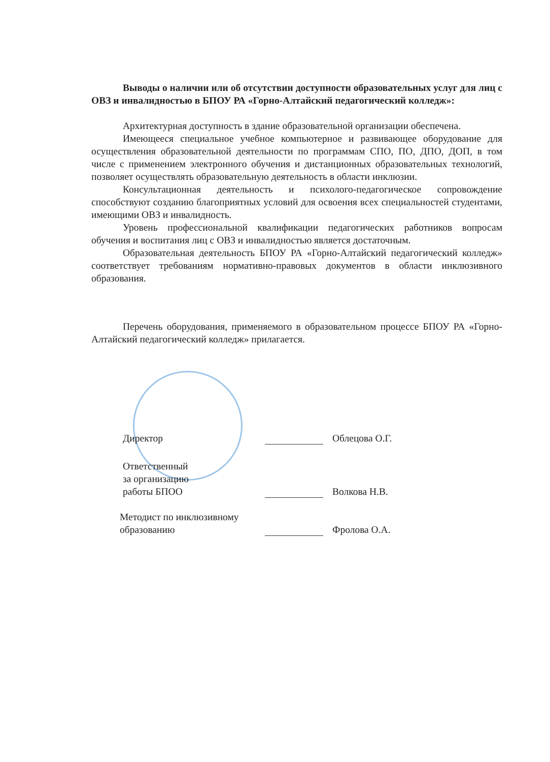Выводы о наличии или об отсутствии доступности образовательных услуг для лиц с ОВЗ и инвалидностью в БПОУ РА «Горно-Алтайский педагогический колледж»:
Архитектурная доступность в здание образовательной организации обеспечена.
Имеющееся специальное учебное компьютерное и развивающее оборудование для осуществления образовательной деятельности по программам СПО, ПО, ДПО, ДОП, в том числе с применением электронного обучения и дистанционных образовательных технологий, позволяет осуществлять образовательную деятельность в области инклюзии.
Консультационная деятельность и психолого-педагогическое сопровождение способствуют созданию благоприятных условий для освоения всех специальностей студентами, имеющими ОВЗ и инвалидность.
Уровень профессиональной квалификации педагогических работников вопросам обучения и воспитания лиц с ОВЗ и инвалидностью является достаточным.
Образовательная деятельность БПОУ РА «Горно-Алтайский педагогический колледж» соответствует требованиям нормативно-правовых документов в области инклюзивного образования.
Перечень оборудования, применяемого в образовательном процессе БПОУ РА «Горно-Алтайский педагогический колледж» прилагается.
Директор
Облецова О.Г.
Ответственный
за организацию
работы БПОО
Волкова Н.В.
Методист по инклюзивному
образованию
Фролова О.А.